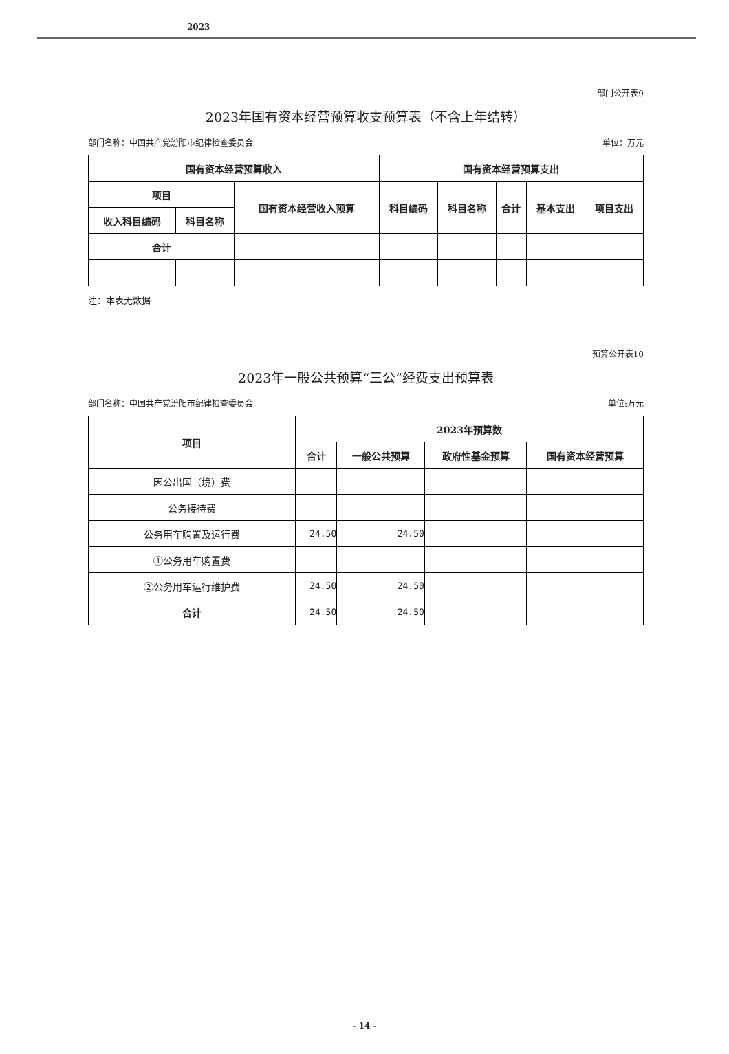2023
部门公开表9
2023年国有资本经营预算收支预算表（不含上年结转）
部门名称：中国共产党汾阳市纪律检查委员会 单位：万元
| 国有资本经营预算收入 | | | 国有资本经营预算支出 | | | | |
| --- | --- | --- | --- | --- | --- | --- | --- |
| 项目 | | 国有资本经营收入预算 | 科目编码 | 科目名称 | 合计 | 基本支出 | 项目支出 |
| 收入科目编码 | 科目名称 | | | | | | |
| 合计 | | | | | | | |
注：本表无数据
预算公开表10
2023年一般公共预算“三公”经费支出预算表
部门名称：中国共产党汾阳市纪律检查委员会 单位:万元
| 项目 | 2023年预算数 | | | |
| --- | --- | --- | --- | --- |
| | 合计 | 一般公共预算 | 政府性基金预算 | 国有资本经营预算 |
| 因公出国（境）费 | | | | |
| 公务接待费 | | | | |
| 公务用车购置及运行费 | 24.50 | 24.50 | | |
| ①公务用车购置费 | | | | |
| ②公务用车运行维护费 | 24.50 | 24.50 | | |
| 合计 | 24.50 | 24.50 | | |
- 14 -